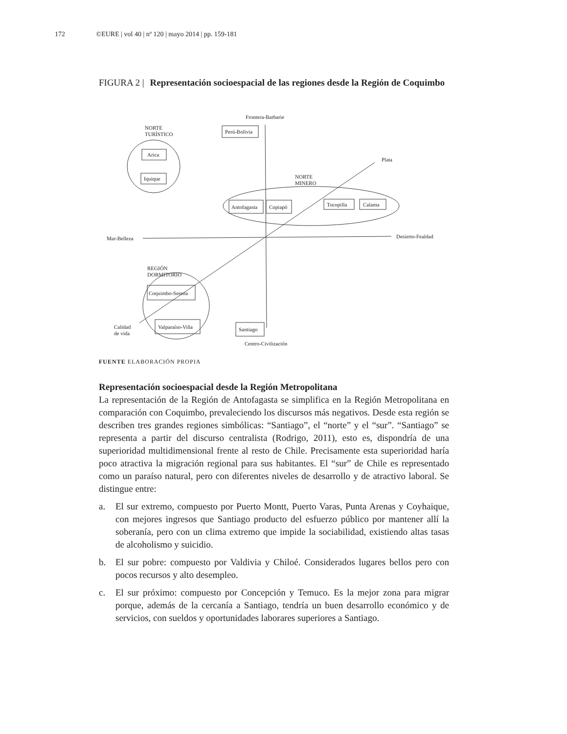172 ©EURE | vol 40 | nº 120 | mayo 2014 | pp. 159-181
FIGURA 2 | Representación socioespacial de las regiones desde la Región de Coquimbo
Frontera-Barbarie
Perú-Bolivia
NORTE
TURÍSTICO
Arica
Iquique
Plata
NORTE
MINERO
Antofagasta
Copiapó
Tocopilla
Calama
Mar-Belleza
Desierto-Fealdad
REGIÓN
DORMITORIO
Coquimbo-Serena
Valparaíso-Viña
Santiago
Calidad
de vida
Centro-Civilización
FUENTE ELABORACIÓN PROPIA
Representación socioespacial desde la Región Metropolitana
La representación de la Región de Antofagasta se simplifica en la Región Metropolitana en comparación con Coquimbo, prevaleciendo los discursos más negativos. Desde esta región se describen tres grandes regiones simbólicas: “Santiago”, el “norte” y el “sur”. “Santiago” se representa a partir del discurso centralista (Rodrigo, 2011), esto es, dispondría de una superioridad multidimensional frente al resto de Chile. Precisamente esta superioridad haría poco atractiva la migración regional para sus habitantes. El “sur” de Chile es representado como un paraíso natural, pero con diferentes niveles de desarrollo y de atractivo laboral. Se distingue entre:
a. El sur extremo, compuesto por Puerto Montt, Puerto Varas, Punta Arenas y Coyhaique, con mejores ingresos que Santiago producto del esfuerzo público por mantener allí la soberanía, pero con un clima extremo que impide la sociabilidad, existiendo altas tasas de alcoholismo y suicidio.
b. El sur pobre: compuesto por Valdivia y Chiloé. Considerados lugares bellos pero con pocos recursos y alto desempleo.
c. El sur próximo: compuesto por Concepción y Temuco. Es la mejor zona para migrar porque, además de la cercanía a Santiago, tendría un buen desarrollo económico y de servicios, con sueldos y oportunidades laborares superiores a Santiago.